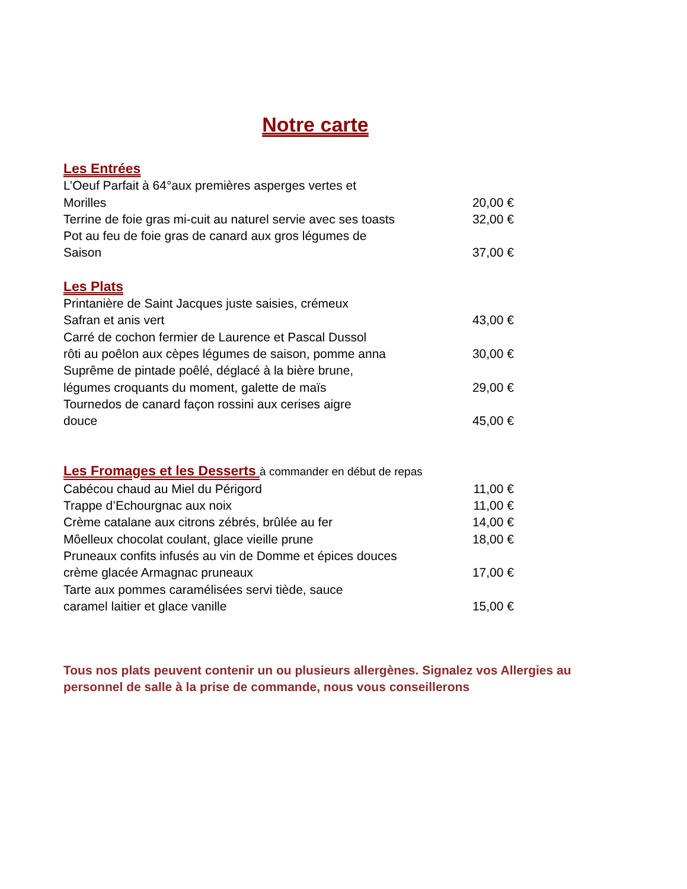Notre carte
Les Entrées
L’Oeuf Parfait à 64°aux premières asperges vertes et
Morilles 20,00 €
Terrine de foie gras mi-cuit au naturel servie avec ses toasts 32,00 €
Pot au feu de foie gras de canard aux gros légumes de
Saison 37,00 €
Les Plats
Printanière de Saint Jacques juste saisies, crémeux
Safran et anis vert 43,00 €
Carré de cochon fermier de Laurence et Pascal Dussol
rôti au poêlon aux cèpes légumes de saison, pomme anna 30,00 €
Suprême de pintade poêlé, déglacé à la bière brune,
légumes croquants du moment, galette de maïs 29,00 €
Tournedos de canard façon rossini aux cerises aigre
douce 45,00 €
Les Fromages et les Desserts
à commander en début de repas
Cabécou chaud au Miel du Périgord 11,00 €
Trappe d’Echourgnac aux noix 11,00 €
Crème catalane aux citrons zébrés, brûlée au fer 14,00 €
Môelleux chocolat coulant, glace vieille prune 18,00 €
Pruneaux confits infusés au vin de Domme et épices douces
crème glacée Armagnac pruneaux 17,00 €
Tarte aux pommes caramélisées servi tiède, sauce
caramel laitier et glace vanille 15,00 €
Tous nos plats peuvent contenir un ou plusieurs allergènes. Signalez vos Allergies au personnel de salle à la prise de commande, nous vous conseillerons